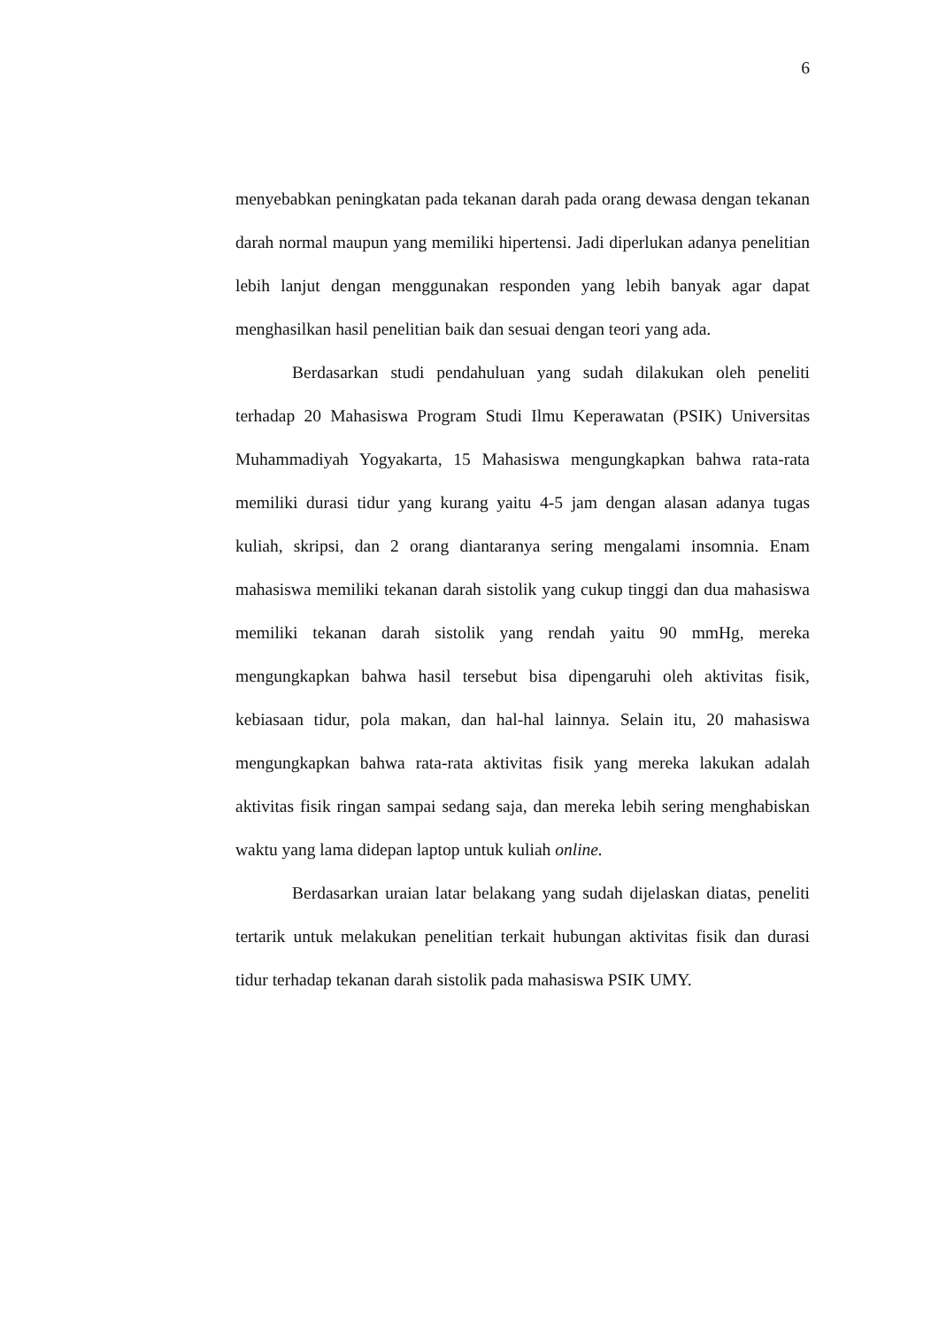6
menyebabkan peningkatan pada tekanan darah pada orang dewasa dengan tekanan darah normal maupun yang memiliki hipertensi. Jadi diperlukan adanya penelitian lebih lanjut dengan menggunakan responden yang lebih banyak agar dapat menghasilkan hasil penelitian baik dan sesuai dengan teori yang ada.
Berdasarkan studi pendahuluan yang sudah dilakukan oleh peneliti terhadap 20 Mahasiswa Program Studi Ilmu Keperawatan (PSIK) Universitas Muhammadiyah Yogyakarta, 15 Mahasiswa mengungkapkan bahwa rata-rata memiliki durasi tidur yang kurang yaitu 4-5 jam dengan alasan adanya tugas kuliah, skripsi, dan 2 orang diantaranya sering mengalami insomnia. Enam mahasiswa memiliki tekanan darah sistolik yang cukup tinggi dan dua mahasiswa memiliki tekanan darah sistolik yang rendah yaitu 90 mmHg, mereka mengungkapkan bahwa hasil tersebut bisa dipengaruhi oleh aktivitas fisik, kebiasaan tidur, pola makan, dan hal-hal lainnya. Selain itu, 20 mahasiswa mengungkapkan bahwa rata-rata aktivitas fisik yang mereka lakukan adalah aktivitas fisik ringan sampai sedang saja, dan mereka lebih sering menghabiskan waktu yang lama didepan laptop untuk kuliah online.
Berdasarkan uraian latar belakang yang sudah dijelaskan diatas, peneliti tertarik untuk melakukan penelitian terkait hubungan aktivitas fisik dan durasi tidur terhadap tekanan darah sistolik pada mahasiswa PSIK UMY.